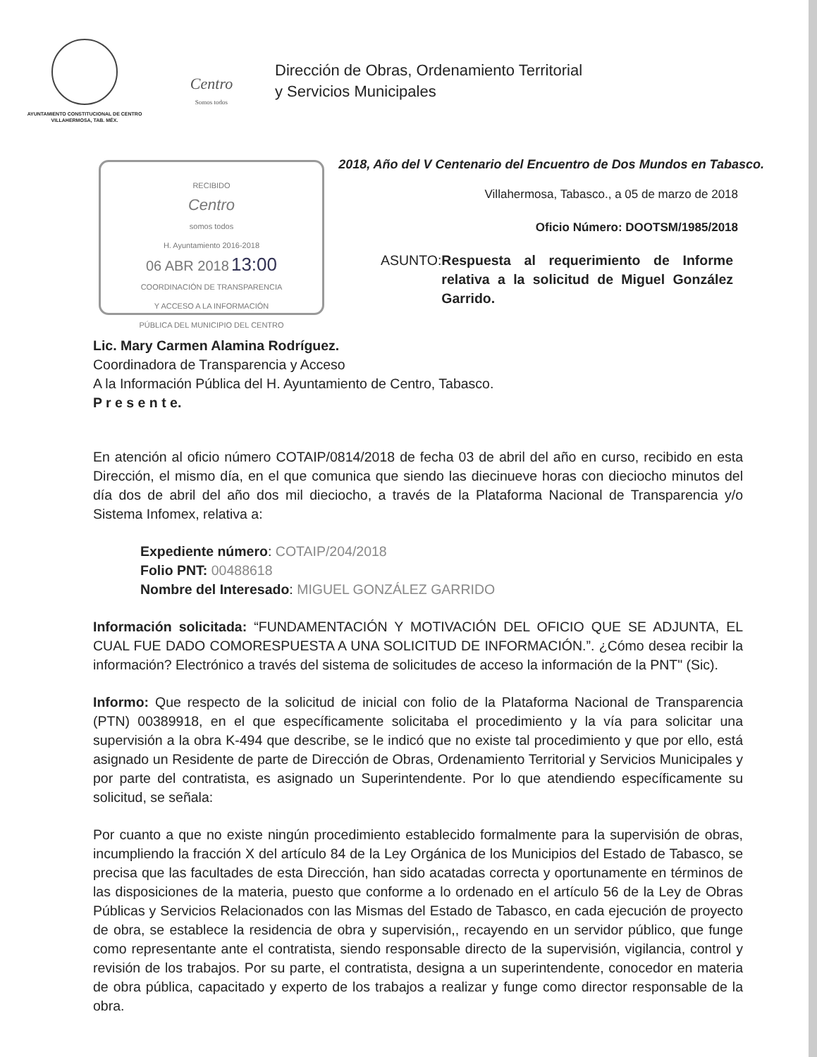AYUNTAMIENTO CONSTITUCIONAL DE CENTRO
VILLAHERMOSA, TAB. MÉX.
Centro
Somos todos
Dirección de Obras, Ordenamiento Territorial
y Servicios Municipales
2018, Año del V Centenario del Encuentro de Dos Mundos en Tabasco.
RECIBIDO
Centro
somos todos
H. Ayuntamiento 2016-2018
06 ABR 2018 13:00
COORDINACIÓN DE TRANSPARENCIA
Y ACCESO A LA INFORMACIÓN
PÚBLICA DEL MUNICIPIO DEL CENTRO
Villahermosa, Tabasco., a 05 de marzo de 2018
Oficio Número: DOOTSM/1985/2018
ASUNTO: Respuesta al requerimiento de Informe relativa a la solicitud de Miguel González Garrido.
Lic. Mary Carmen Alamina Rodríguez.
Coordinadora de Transparencia y Acceso
A la Información Pública del H. Ayuntamiento de Centro, Tabasco.
P r e s e n t e.
En atención al oficio número COTAIP/0814/2018 de fecha 03 de abril del año en curso, recibido en esta Dirección, el mismo día, en el que comunica que siendo las diecinueve horas con dieciocho minutos del día dos de abril del año dos mil dieciocho, a través de la Plataforma Nacional de Transparencia y/o Sistema Infomex, relativa a:
Expediente número: COTAIP/204/2018
Folio PNT: 00488618
Nombre del Interesado: MIGUEL GONZÁLEZ GARRIDO
Información solicitada: “FUNDAMENTACIÓN Y MOTIVACIÓN DEL OFICIO QUE SE ADJUNTA, EL CUAL FUE DADO COMORESPUESTA A UNA SOLICITUD DE INFORMACIÓN.”. ¿Cómo desea recibir la información? Electrónico a través del sistema de solicitudes de acceso la información de la PNT" (Sic).
Informo: Que respecto de la solicitud de inicial con folio de la Plataforma Nacional de Transparencia (PTN) 00389918, en el que específicamente solicitaba el procedimiento y la vía para solicitar una supervisión a la obra K-494 que describe, se le indicó que no existe tal procedimiento y que por ello, está asignado un Residente de parte de Dirección de Obras, Ordenamiento Territorial y Servicios Municipales y por parte del contratista, es asignado un Superintendente. Por lo que atendiendo específicamente su solicitud, se señala:
Por cuanto a que no existe ningún procedimiento establecido formalmente para la supervisión de obras, incumpliendo la fracción X del artículo 84 de la Ley Orgánica de los Municipios del Estado de Tabasco, se precisa que las facultades de esta Dirección, han sido acatadas correcta y oportunamente en términos de las disposiciones de la materia, puesto que conforme a lo ordenado en el artículo 56 de la Ley de Obras Públicas y Servicios Relacionados con las Mismas del Estado de Tabasco, en cada ejecución de proyecto de obra, se establece la residencia de obra y supervisión,, recayendo en un servidor público, que funge como representante ante el contratista, siendo responsable directo de la supervisión, vigilancia, control y revisión de los trabajos. Por su parte, el contratista, designa a un superintendente, conocedor en materia de obra pública, capacitado y experto de los trabajos a realizar y funge como director responsable de la obra.